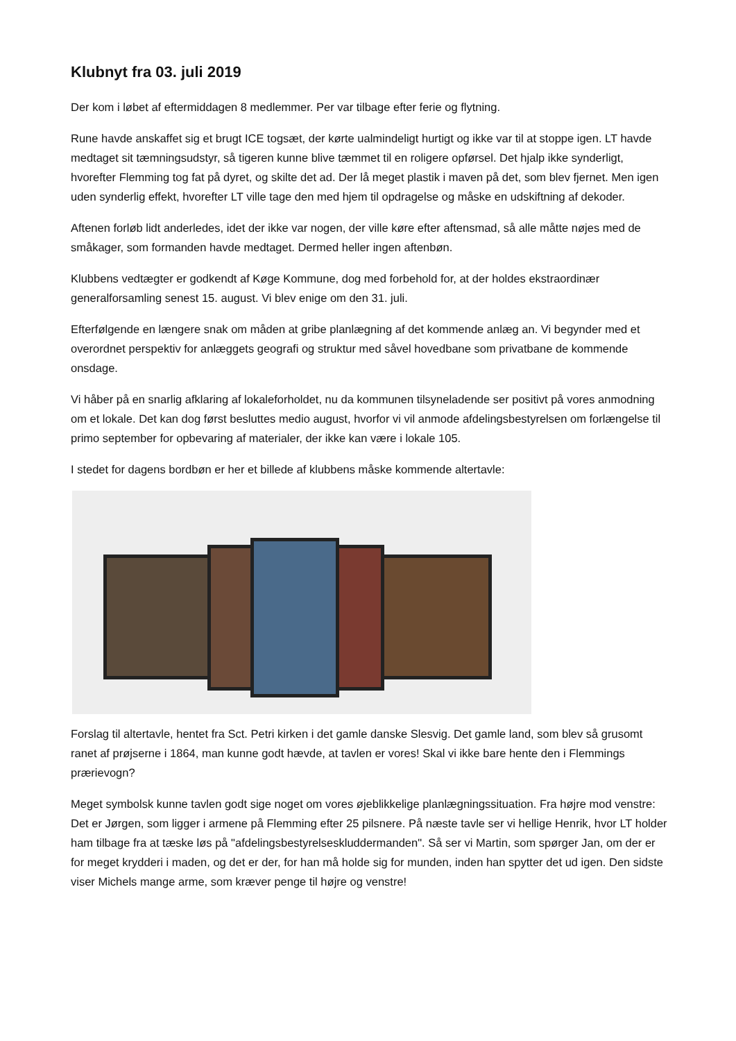Klubnyt fra 03. juli 2019
Der kom i løbet af eftermiddagen 8 medlemmer. Per var tilbage efter ferie og flytning.
Rune havde anskaffet sig et brugt ICE togsæt, der kørte ualmindeligt hurtigt og ikke var til at stoppe igen. LT havde medtaget sit tæmningsudstyr, så tigeren kunne blive tæmmet til en roligere opførsel. Det hjalp ikke synderligt, hvorefter Flemming tog fat på dyret, og skilte det ad. Der lå meget plastik i maven på det, som blev fjernet. Men igen uden synderlig effekt, hvorefter LT ville tage den med hjem til opdragelse og måske en udskiftning af dekoder.
Aftenen forløb lidt anderledes, idet der ikke var nogen, der ville køre efter aftensmad, så alle måtte nøjes med de småkager, som formanden havde medtaget. Dermed heller ingen aftenbøn.
Klubbens vedtægter er godkendt af Køge Kommune, dog med forbehold for, at der holdes ekstraordinær generalforsamling senest 15. august. Vi blev enige om den 31. juli.
Efterfølgende en længere snak om måden at gribe planlægning af det kommende anlæg an. Vi begynder med et overordnet perspektiv for anlæggets geografi og struktur med såvel hovedbane som privatbane de kommende onsdage.
Vi håber på en snarlig afklaring af lokaleforholdet, nu da kommunen tilsyneladende ser positivt på vores anmodning om et lokale. Det kan dog først besluttes medio august, hvorfor vi vil anmode afdelingsbestyrelsen om forlængelse til primo september for opbevaring af materialer, der ikke kan være i lokale 105.
I stedet for dagens bordbøn er her et billede af klubbens måske kommende altertavle:
Forslag til altertavle, hentet fra Sct. Petri kirken i det gamle danske Slesvig. Det gamle land, som blev så grusomt ranet af prøjserne i 1864, man kunne godt hævde, at tavlen er vores! Skal vi ikke bare hente den i Flemmings prærievogn?
Meget symbolsk kunne tavlen godt sige noget om vores øjeblikkelige planlægningssituation. Fra højre mod venstre: Det er Jørgen, som ligger i armene på Flemming efter 25 pilsnere. På næste tavle ser vi hellige Henrik, hvor LT holder ham tilbage fra at tæske løs på "afdelingsbestyrelseskluddermanden". Så ser vi Martin, som spørger Jan, om der er for meget krydderi i maden, og det er der, for han må holde sig for munden, inden han spytter det ud igen. Den sidste viser Michels mange arme, som kræver penge til højre og venstre!